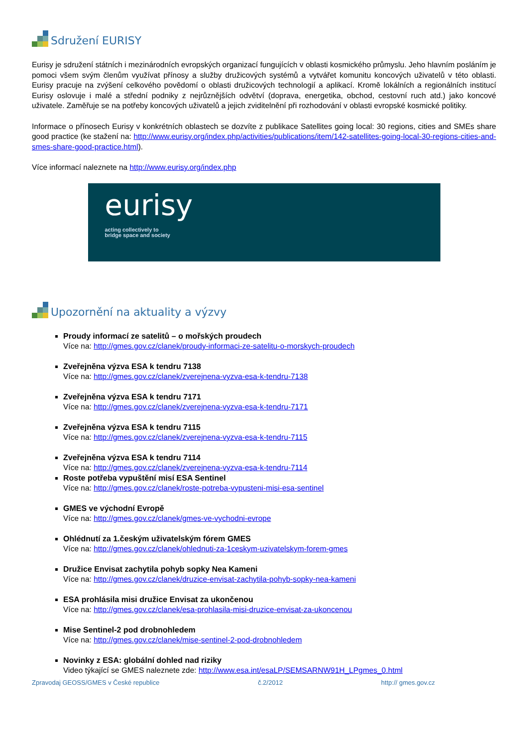Sdružení EURISY
Eurisy je sdružení státních i mezinárodních evropských organizací fungujících v oblasti kosmického průmyslu. Jeho hlavním posláním je pomoci všem svým členům využívat přínosy a služby družicových systémů a vytvářet komunitu koncových uživatelů v této oblasti. Eurisy pracuje na zvýšení celkového povědomí o oblasti družicových technologií a aplikací. Kromě lokálních a regionálních institucí Eurisy oslovuje i malé a střední podniky z nejrůznějších odvětví (doprava, energetika, obchod, cestovní ruch atd.) jako koncové uživatele. Zaměřuje se na potřeby koncových uživatelů a jejich zviditelnění při rozhodování v oblasti evropské kosmické politiky.
Informace o přínosech Eurisy v konkrétních oblastech se dozvíte z publikace Satellites going local: 30 regions, cities and SMEs share good practice (ke stažení na: http://www.eurisy.org/index.php/activities/publications/item/142-satellites-going-local-30-regions-cities-and-smes-share-good-practice.html).
Více informací naleznete na http://www.eurisy.org/index.php
eurisy
acting collectively to
bridge space and society
Upozornění na aktuality a výzvy
Proudy informací ze satelitů – o mořských proudech
Více na: http://gmes.gov.cz/clanek/proudy-informaci-ze-satelitu-o-morskych-proudech
Zveřejněna výzva ESA k tendru 7138
Více na: http://gmes.gov.cz/clanek/zverejnena-vyzva-esa-k-tendru-7138
Zveřejněna výzva ESA k tendru 7171
Více na: http://gmes.gov.cz/clanek/zverejnena-vyzva-esa-k-tendru-7171
Zveřejněna výzva ESA k tendru 7115
Více na: http://gmes.gov.cz/clanek/zverejnena-vyzva-esa-k-tendru-7115
Zveřejněna výzva ESA k tendru 7114
Více na: http://gmes.gov.cz/clanek/zverejnena-vyzva-esa-k-tendru-7114
Roste potřeba vypuštění misí ESA Sentinel
Více na: http://gmes.gov.cz/clanek/roste-potreba-vypusteni-misi-esa-sentinel
GMES ve východní Evropě
Více na: http://gmes.gov.cz/clanek/gmes-ve-vychodni-evrope
Ohlédnutí za 1.českým uživatelským fórem GMES
Více na: http://gmes.gov.cz/clanek/ohlednuti-za-1ceskym-uzivatelskym-forem-gmes
Družice Envisat zachytila pohyb sopky Nea Kameni
Více na: http://gmes.gov.cz/clanek/druzice-envisat-zachytila-pohyb-sopky-nea-kameni
ESA prohlásila misi družice Envisat za ukončenou
Více na: http://gmes.gov.cz/clanek/esa-prohlasila-misi-druzice-envisat-za-ukoncenou
Mise Sentinel-2 pod drobnohledem
Více na: http://gmes.gov.cz/clanek/mise-sentinel-2-pod-drobnohledem
Novinky z ESA: globální dohled nad riziky
Video týkající se GMES naleznete zde: http://www.esa.int/esaLP/SEMSARNW91H_LPgmes_0.html
Zpravodaj GEOSS/GMES v České republice č.2/2012 http:// gmes.gov.cz